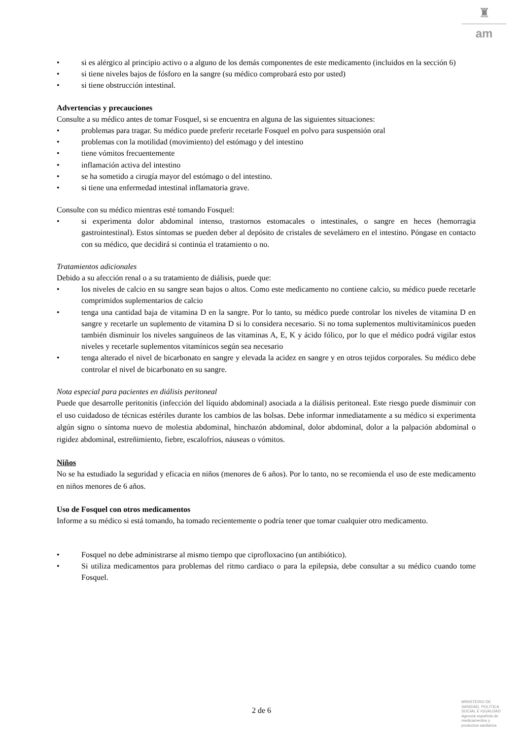♜
am
• si es alérgico al principio activo o a alguno de los demás componentes de este medicamento (incluidos en la sección 6)
• si tiene niveles bajos de fósforo en la sangre (su médico comprobará esto por usted)
• si tiene obstrucción intestinal.
Advertencias y precauciones
Consulte a su médico antes de tomar Fosquel, si se encuentra en alguna de las siguientes situaciones:
• problemas para tragar. Su médico puede preferir recetarle Fosquel en polvo para suspensión oral
• problemas con la motilidad (movimiento) del estómago y del intestino
• tiene vómitos frecuentemente
• inflamación activa del intestino
• se ha sometido a cirugía mayor del estómago o del intestino.
• si tiene una enfermedad intestinal inflamatoria grave.
Consulte con su médico mientras esté tomando Fosquel:
• si experimenta dolor abdominal intenso, trastornos estomacales o intestinales, o sangre en heces (hemorragia gastrointestinal). Estos síntomas se pueden deber al depósito de cristales de sevelámero en el intestino. Póngase en contacto con su médico, que decidirá si continúa el tratamiento o no.
Tratamientos adicionales
Debido a su afección renal o a su tratamiento de diálisis, puede que:
• los niveles de calcio en su sangre sean bajos o altos. Como este medicamento no contiene calcio, su médico puede recetarle comprimidos suplementarios de calcio
• tenga una cantidad baja de vitamina D en la sangre. Por lo tanto, su médico puede controlar los niveles de vitamina D en sangre y recetarle un suplemento de vitamina D si lo considera necesario. Si no toma suplementos multivitamínicos pueden también disminuir los niveles sanguíneos de las vitaminas A, E, K y ácido fólico, por lo que el médico podrá vigilar estos niveles y recetarle suplementos vitamínicos según sea necesario
• tenga alterado el nivel de bicarbonato en sangre y elevada la acidez en sangre y en otros tejidos corporales. Su médico debe controlar el nivel de bicarbonato en su sangre.
Nota especial para pacientes en diálisis peritoneal
Puede que desarrolle peritonitis (infección del líquido abdominal) asociada a la diálisis peritoneal. Este riesgo puede disminuir con el uso cuidadoso de técnicas estériles durante los cambios de las bolsas. Debe informar inmediatamente a su médico si experimenta algún signo o síntoma nuevo de molestia abdominal, hinchazón abdominal, dolor abdominal, dolor a la palpación abdominal o rigidez abdominal, estreñimiento, fiebre, escalofríos, náuseas o vómitos.
Niños
No se ha estudiado la seguridad y eficacia en niños (menores de 6 años). Por lo tanto, no se recomienda el uso de este medicamento en niños menores de 6 años.
Uso de Fosquel con otros medicamentos
Informe a su médico si está tomando, ha tomado recientemente o podría tener que tomar cualquier otro medicamento.
• Fosquel no debe administrarse al mismo tiempo que ciprofloxacino (un antibiótico).
• Si utiliza medicamentos para problemas del ritmo cardiaco o para la epilepsia, debe consultar a su médico cuando tome Fosquel.
2 de 6
MINISTERIO DE
SANIDAD, POLITICA
SOCIAL E IGUALDAD
Agencia española de
medicamentos y
productos sanitarios